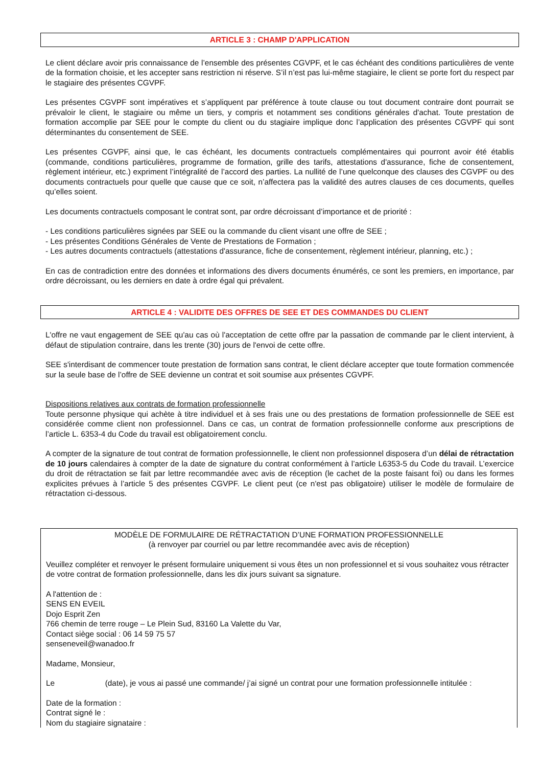ARTICLE 3 : CHAMP D'APPLICATION
Le client déclare avoir pris connaissance de l’ensemble des présentes CGVPF, et le cas échéant des conditions particulières de vente de la formation choisie, et les accepter sans restriction ni réserve. S’il n’est pas lui-même stagiaire, le client se porte fort du respect par le stagiaire des présentes CGVPF.
Les présentes CGVPF sont impératives et s’appliquent par préférence à toute clause ou tout document contraire dont pourrait se prévaloir le client, le stagiaire ou même un tiers, y compris et notamment ses conditions générales d'achat. Toute prestation de formation accomplie par SEE pour le compte du client ou du stagiaire implique donc l’application des présentes CGVPF qui sont déterminantes du consentement de SEE.
Les présentes CGVPF, ainsi que, le cas échéant, les documents contractuels complémentaires qui pourront avoir été établis (commande, conditions particulières, programme de formation, grille des tarifs, attestations d'assurance, fiche de consentement, règlement intérieur, etc.) expriment l’intégralité de l’accord des parties. La nullité de l’une quelconque des clauses des CGVPF ou des documents contractuels pour quelle que cause que ce soit, n’affectera pas la validité des autres clauses de ces documents, quelles qu’elles soient.
Les documents contractuels composant le contrat sont, par ordre décroissant d’importance et de priorité :
- Les conditions particulières signées par SEE ou la commande du client visant une offre de SEE ;
- Les présentes Conditions Générales de Vente de Prestations de Formation ;
- Les autres documents contractuels (attestations d'assurance, fiche de consentement, règlement intérieur, planning, etc.) ;
En cas de contradiction entre des données et informations des divers documents énumérés, ce sont les premiers, en importance, par ordre décroissant, ou les derniers en date à ordre égal qui prévalent.
ARTICLE 4 : VALIDITE DES OFFRES DE SEE ET DES COMMANDES DU CLIENT
L'offre ne vaut engagement de SEE qu'au cas où l'acceptation de cette offre par la passation de commande par le client intervient, à défaut de stipulation contraire, dans les trente (30) jours de l'envoi de cette offre.
SEE s'interdisant de commencer toute prestation de formation sans contrat, le client déclare accepter que toute formation commencée sur la seule base de l’offre de SEE devienne un contrat et soit soumise aux présentes CGVPF.
Dispositions relatives aux contrats de formation professionnelle
Toute personne physique qui achète à titre individuel et à ses frais une ou des prestations de formation professionnelle de SEE est considérée comme client non professionnel. Dans ce cas, un contrat de formation professionnelle conforme aux prescriptions de l’article L. 6353-4 du Code du travail est obligatoirement conclu.
A compter de la signature de tout contrat de formation professionnelle, le client non professionnel disposera d’un délai de rétractation de 10 jours calendaires à compter de la date de signature du contrat conformément à l’article L6353-5 du Code du travail. L’exercice du droit de rétractation se fait par lettre recommandée avec avis de réception (le cachet de la poste faisant foi) ou dans les formes explicites prévues à l’article 5 des présentes CGVPF. Le client peut (ce n'est pas obligatoire) utiliser le modèle de formulaire de rétractation ci-dessous.
MODÈLE DE FORMULAIRE DE RÉTRACTATION D’UNE FORMATION PROFESSIONNELLE
(à renvoyer par courriel ou par lettre recommandée avec avis de réception)
Veuillez compléter et renvoyer le présent formulaire uniquement si vous êtes un non professionnel et si vous souhaitez vous rétracter de votre contrat de formation professionnelle, dans les dix jours suivant sa signature.
A l'attention de :
SENS EN EVEIL
Dojo Esprit Zen
766 chemin de terre rouge – Le Plein Sud, 83160 La Valette du Var,
Contact siège social : 06 14 59 75 57
senseneveil@wanadoo.fr
Madame, Monsieur,
Le (date), je vous ai passé une commande/ j’ai signé un contrat pour une formation professionnelle intitulée :
Date de la formation :
Contrat signé le :
Nom du stagiaire signataire :